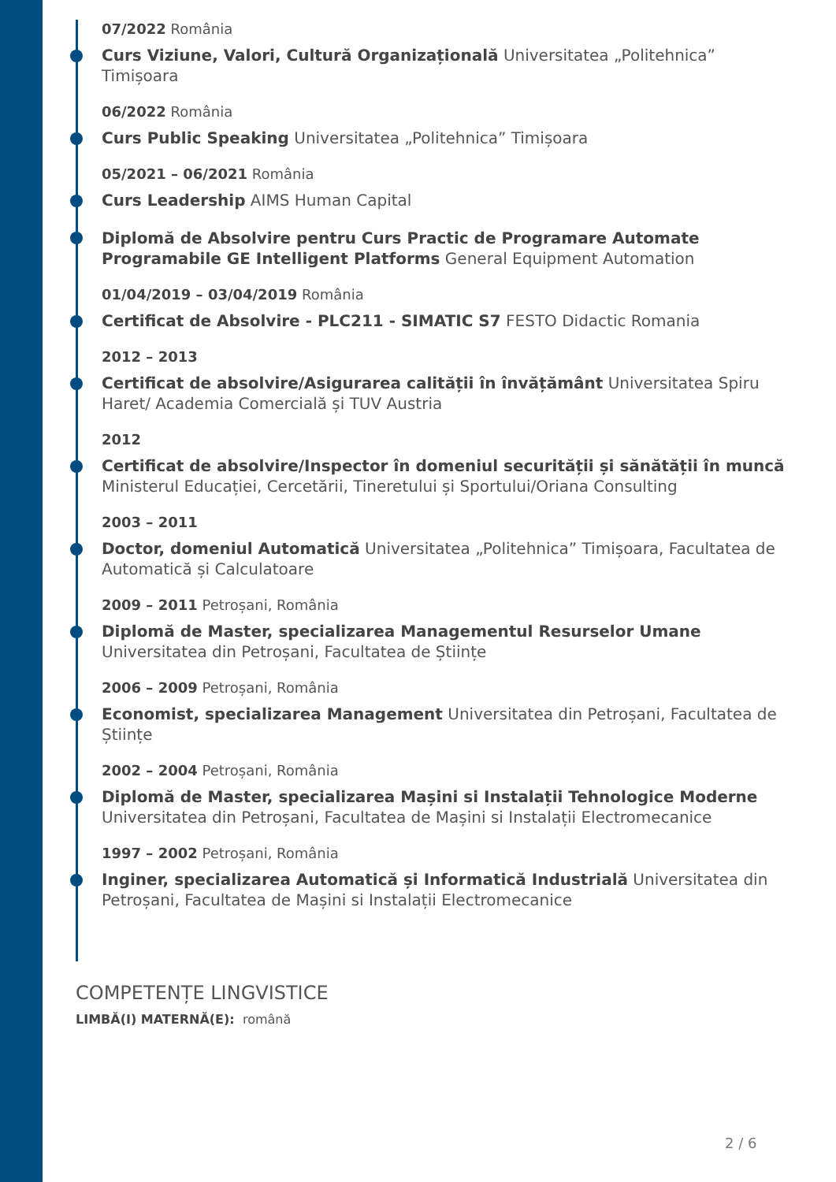07/2022 România
Curs Viziune, Valori, Cultură Organizațională Universitatea „Politehnica” Timișoara
06/2022 România
Curs Public Speaking Universitatea „Politehnica” Timișoara
05/2021 – 06/2021 România
Curs Leadership AIMS Human Capital
Diplomă de Absolvire pentru Curs Practic de Programare Automate Programabile GE Intelligent Platforms General Equipment Automation
01/04/2019 – 03/04/2019 România
Certificat de Absolvire - PLC211 - SIMATIC S7 FESTO Didactic Romania
2012 – 2013
Certificat de absolvire/Asigurarea calității în învățământ Universitatea Spiru Haret/ Academia Comercială și TUV Austria
2012
Certificat de absolvire/Inspector în domeniul securității și sănătății în muncă Ministerul Educației, Cercetării, Tineretului și Sportului/Oriana Consulting
2003 – 2011
Doctor, domeniul Automatică Universitatea „Politehnica” Timișoara, Facultatea de Automatică și Calculatoare
2009 – 2011 Petroșani, România
Diplomă de Master, specializarea Managementul Resurselor Umane Universitatea din Petroșani, Facultatea de Științe
2006 – 2009 Petroșani, România
Economist, specializarea Management Universitatea din Petroșani, Facultatea de Științe
2002 – 2004 Petroșani, România
Diplomă de Master, specializarea Mașini si Instalații Tehnologice Moderne Universitatea din Petroșani, Facultatea de Mașini si Instalații Electromecanice
1997 – 2002 Petroșani, România
Inginer, specializarea Automatică și Informatică Industrială Universitatea din Petroșani, Facultatea de Mașini si Instalații Electromecanice
COMPETENȚE LINGVISTICE
LIMBĂ(I) MATERNĂ(E): română
2 / 6